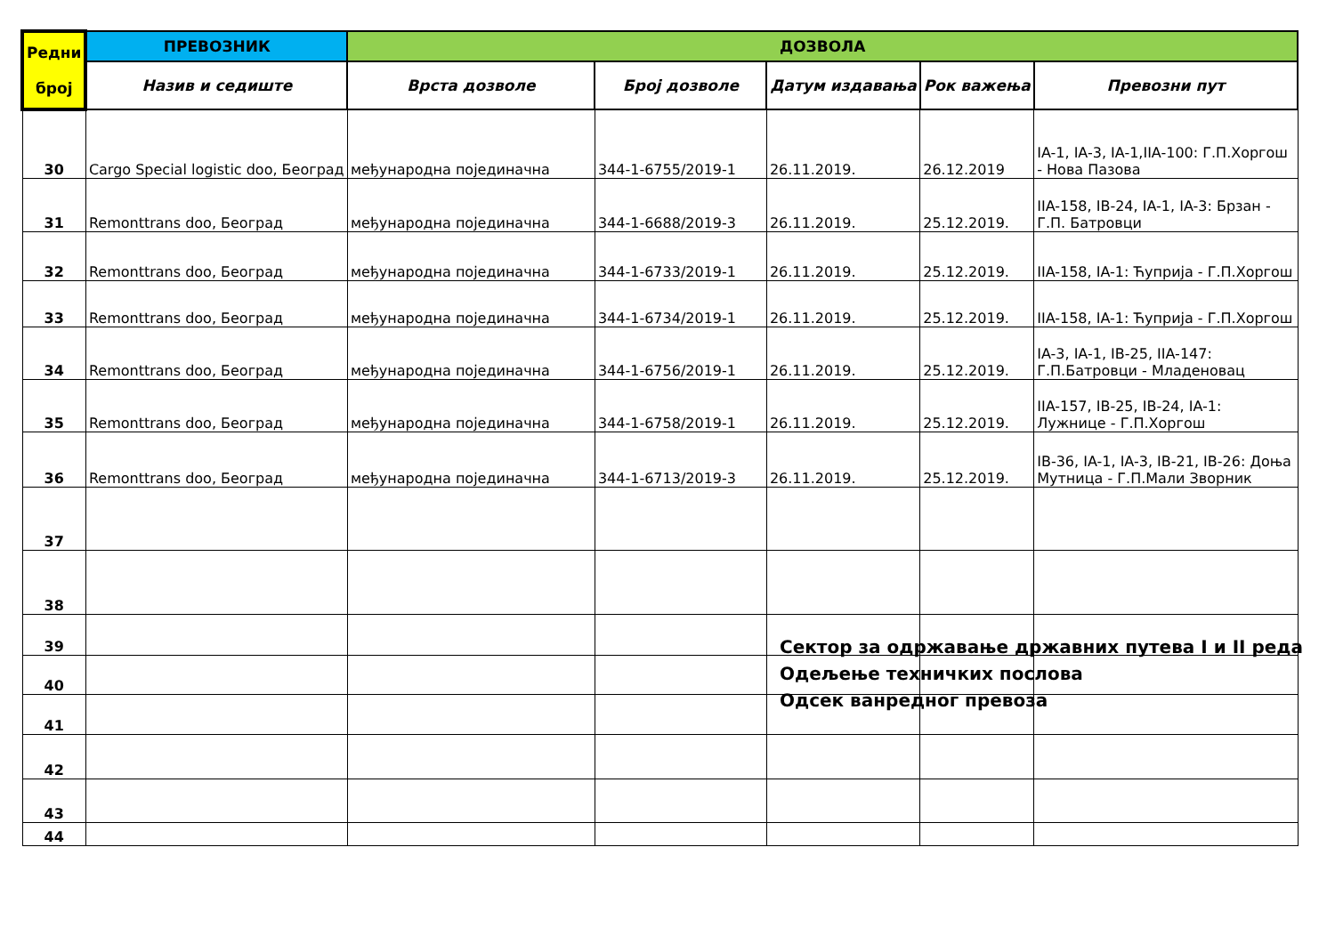| Редни број | ПРЕВОЗНИК | ДОЗВОЛА | | | | |
| --- | --- | --- | --- | --- | --- | --- |
| | Назив и седиште | Врста дозволе | Број дозволе | Датум издавања | Рок важења | Превозни пут |
| 30 | Cargo Special logistic doo, Београд | међународна појединачна | 344-1-6755/2019-1 | 26.11.2019. | 26.12.2019 | IA-1, IA-3, IA-1,IIA-100: Г.П.Хоргош - Нова Пазова |
| 31 | Remonttrans doo, Београд | међународна појединачна | 344-1-6688/2019-3 | 26.11.2019. | 25.12.2019. | IIA-158, IB-24, IA-1, IA-3: Брзан - Г.П. Батровци |
| 32 | Remonttrans doo, Београд | међународна појединачна | 344-1-6733/2019-1 | 26.11.2019. | 25.12.2019. | IIA-158, IA-1: Ћуприја - Г.П.Хоргош |
| 33 | Remonttrans doo, Београд | међународна појединачна | 344-1-6734/2019-1 | 26.11.2019. | 25.12.2019. | IIA-158, IA-1: Ћуприја - Г.П.Хоргош |
| 34 | Remonttrans doo, Београд | међународна појединачна | 344-1-6756/2019-1 | 26.11.2019. | 25.12.2019. | IA-3, IA-1, IB-25, IIA-147: Г.П.Батровци - Младеновац |
| 35 | Remonttrans doo, Београд | међународна појединачна | 344-1-6758/2019-1 | 26.11.2019. | 25.12.2019. | IIA-157, IB-25, IB-24, IA-1: Лужнице - Г.П.Хоргош |
| 36 | Remonttrans doo, Београд | међународна појединачна | 344-1-6713/2019-3 | 26.11.2019. | 25.12.2019. | IB-36, IA-1, IA-3, IB-21, IB-26: Доња Мутница - Г.П.Мали Зворник |
| 37 | | | | | | |
| 38 | | | | | | |
| 39 | | | | | | |
| 40 | | | | | | |
| 41 | | | | | | |
| 42 | | | | | | |
| 43 | | | | | | |
| 44 | | | | | | |
Сектор за одржавање државних путева I и II реда
Одељење техничких послова
Одсек ванредног превоза